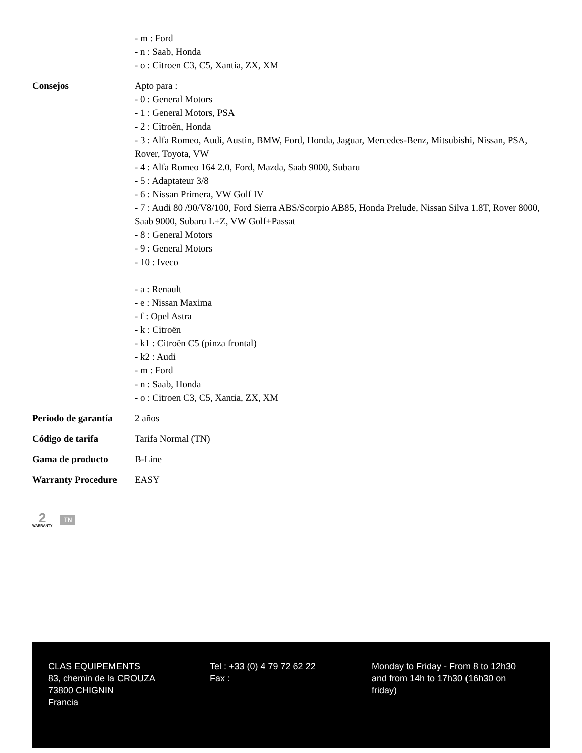| | - m : Ford - n : Saab, Honda - o : Citroen C3, C5, Xantia, ZX, XM |
| Consejos | Apto para : - 0 : General Motors - 1 : General Motors, PSA - 2 : Citroën, Honda - 3 : Alfa Romeo, Audi, Austin, BMW, Ford, Honda, Jaguar, Mercedes-Benz, Mitsubishi, Nissan, PSA, Rover, Toyota, VW - 4 : Alfa Romeo 164 2.0, Ford, Mazda, Saab 9000, Subaru - 5 : Adaptateur 3/8 - 6 : Nissan Primera, VW Golf IV - 7 : Audi 80 /90/V8/100, Ford Sierra ABS/Scorpio AB85, Honda Prelude, Nissan Silva 1.8T, Rover 8000, Saab 9000, Subaru L+Z, VW Golf+Passat - 8 : General Motors - 9 : General Motors - 10 : Iveco - a : Renault - e : Nissan Maxima - f : Opel Astra - k : Citroën - k1 : Citroën C5 (pinza frontal) - k2 : Audi - m : Ford - n : Saab, Honda - o : Citroen C3, C5, Xantia, ZX, XM |
| Periodo de garantía | 2 años |
| Código de tarifa | Tarifa Normal (TN) |
| Gama de producto | B-Line |
| Warranty Procedure | EASY |
2
WARRANTY
TN
CLAS EQUIPEMENTS
83, chemin de la CROUZA
73800 CHIGNIN
Francia
Tel : +33 (0) 4 79 72 62 22
Fax :
Monday to Friday - From 8 to 12h30 and from 14h to 17h30 (16h30 on friday)